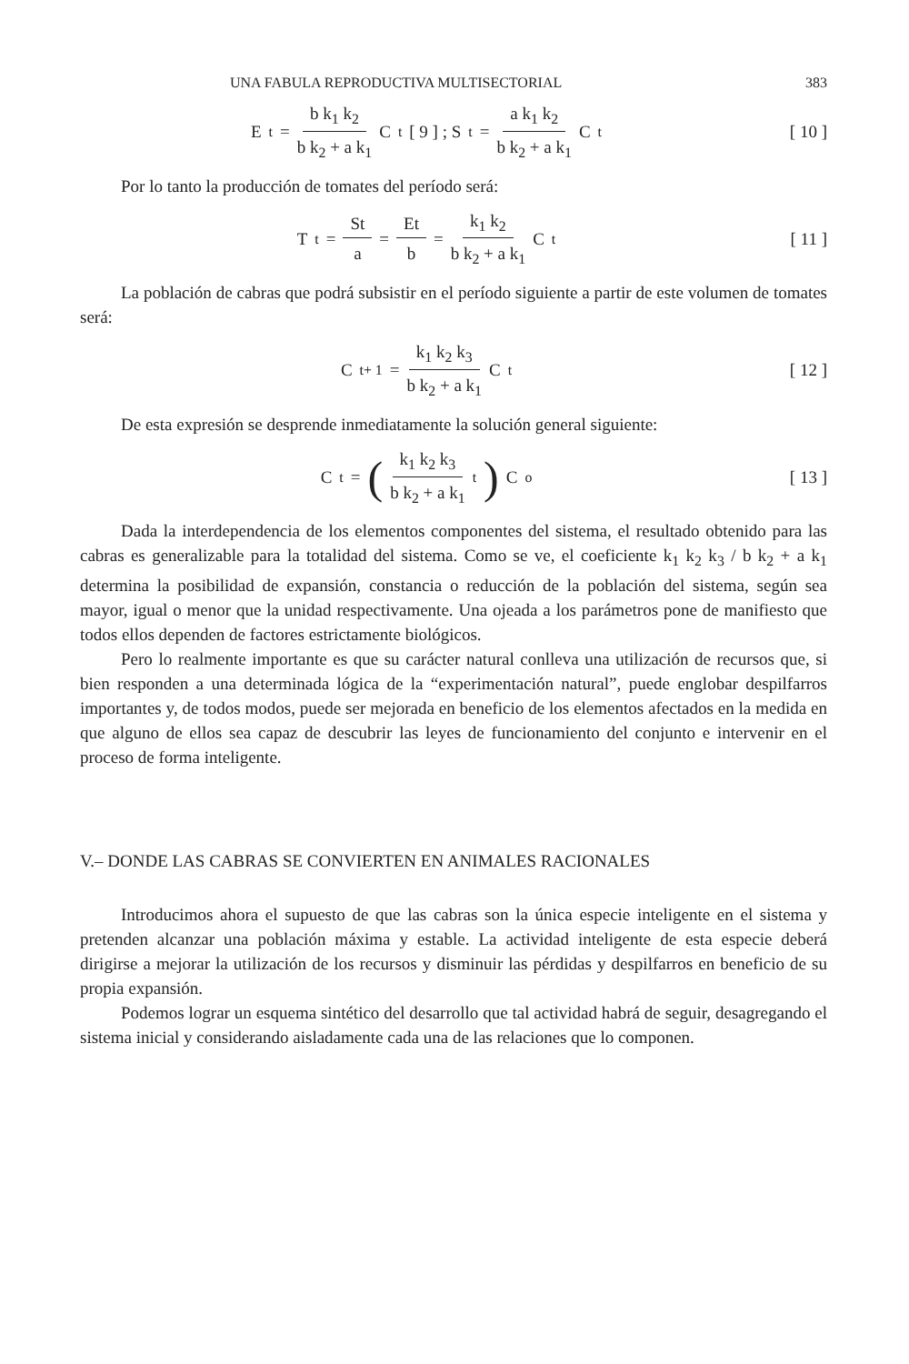UNA FABULA REPRODUCTIVA MULTISECTORIAL 383
E<sub>t</sub> = b k<sub>1</sub> k<sub>2</sub> b k<sub>2</sub> + a k<sub>1</sub> C<sub>t</sub> [ 9 ] ; S<sub>t</sub> = a k<sub>1</sub> k<sub>2</sub> b k<sub>2</sub> + a k<sub>1</sub> C<sub>t</sub>
[ 10 ]
Por lo tanto la producción de tomates del período será:
T<sub>t</sub> = St a = Et b = k<sub>1</sub> k<sub>2</sub> b k<sub>2</sub> + a k<sub>1</sub> C<sub>t</sub>
[ 11 ]
La población de cabras que podrá subsistir en el período siguiente a partir de este volumen de tomates será:
C<sub>t+ 1</sub> = k<sub>1</sub> k<sub>2</sub> k<sub>3</sub> b k<sub>2</sub> + a k<sub>1</sub> C<sub>t</sub>
[ 12 ]
De esta expresión se desprende inmediatamente la solución general siguiente:
C<sub>t</sub> = (k<sub>1</sub> k<sub>2</sub> k<sub>3</sub> b k<sub>2</sub> + a k<sub>1</sub><sup>t</sup>) C<sub>o</sub>
[ 13 ]
Dada la interdependencia de los elementos componentes del sistema, el resultado obtenido para las cabras es generalizable para la totalidad del sistema. Como se ve, el coeficiente k<sub>1</sub> k<sub>2</sub> k<sub>3</sub> / b k<sub>2</sub> + a k<sub>1</sub> determina la posibilidad de expansión, constancia o reducción de la población del sistema, según sea mayor, igual o menor que la unidad respectivamente. Una ojeada a los parámetros pone de manifiesto que todos ellos dependen de factores estrictamente biológicos.
Pero lo realmente importante es que su carácter natural conlleva una utilización de recursos que, si bien responden a una determinada lógica de la “experimentación natural”, puede englobar despilfarros importantes y, de todos modos, puede ser mejorada en beneficio de los elementos afectados en la medida en que alguno de ellos sea capaz de descubrir las leyes de funcionamiento del conjunto e intervenir en el proceso de forma inteligente.
V.– DONDE LAS CABRAS SE CONVIERTEN EN ANIMALES RACIONALES
Introducimos ahora el supuesto de que las cabras son la única especie inteligente en el sistema y pretenden alcanzar una población máxima y estable. La actividad inteligente de esta especie deberá dirigirse a mejorar la utilización de los recursos y disminuir las pérdidas y despilfarros en beneficio de su propia expansión.
Podemos lograr un esquema sintético del desarrollo que tal actividad habrá de seguir, desagregando el sistema inicial y considerando aisladamente cada una de las relaciones que lo componen.